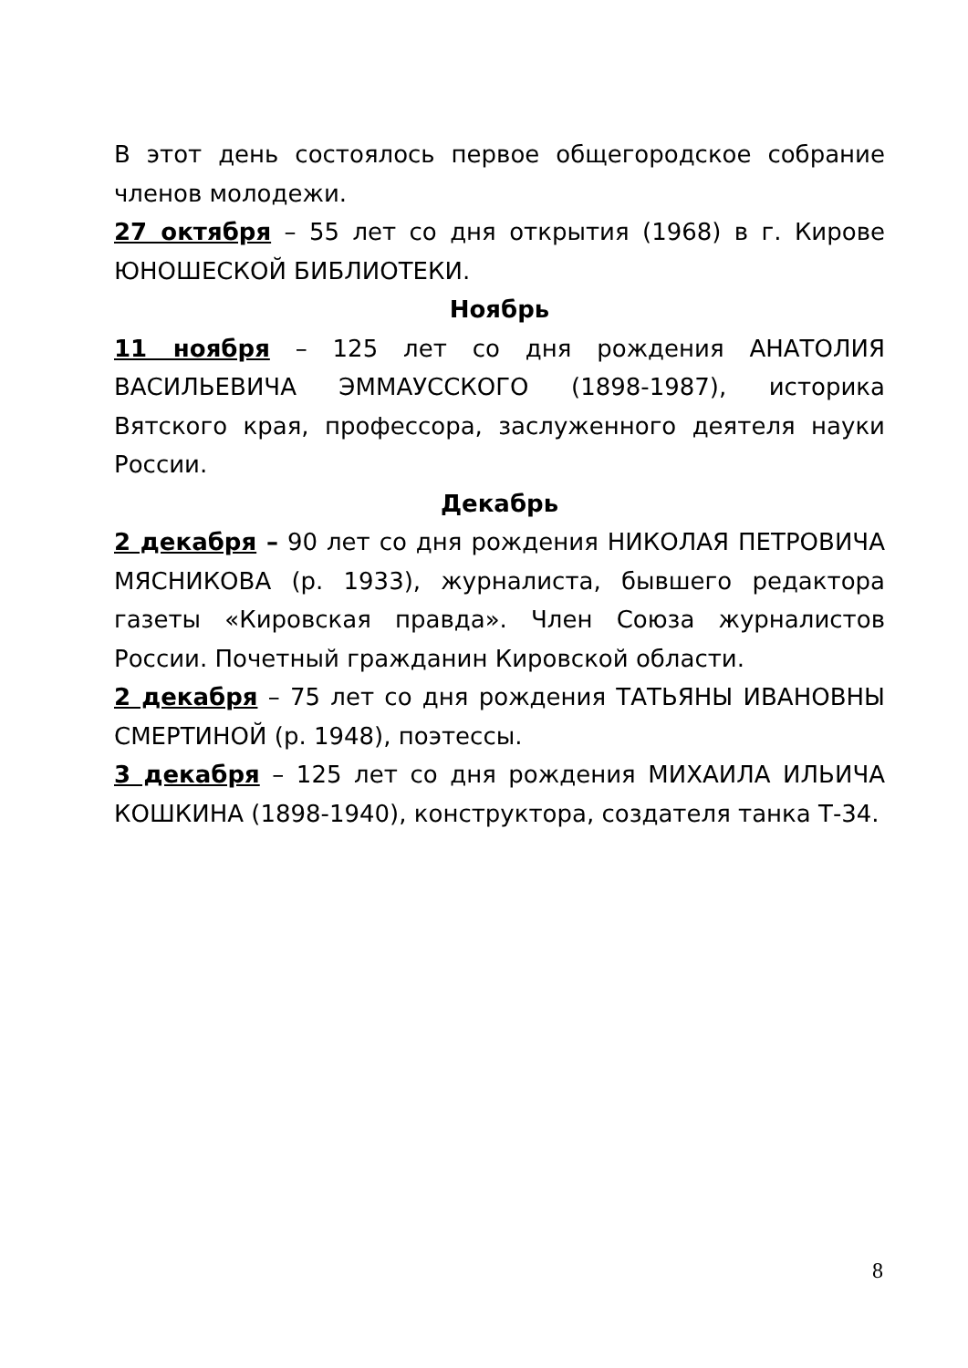В этот день состоялось первое общегородское собрание членов молодежи.
27 октября – 55 лет со дня открытия (1968) в г. Кирове ЮНОШЕСКОЙ БИБЛИОТЕКИ.
Ноябрь
11 ноября – 125 лет со дня рождения АНАТОЛИЯ ВАСИЛЬЕВИЧА ЭММАУССКОГО (1898-1987), историка Вятского края, профессора, заслуженного деятеля науки России.
Декабрь
2 декабря – 90 лет со дня рождения НИКОЛАЯ ПЕТРОВИЧА МЯСНИКОВА (р. 1933), журналиста, бывшего редактора газеты «Кировская правда». Член Союза журналистов России. Почетный гражданин Кировской области.
2 декабря – 75 лет со дня рождения ТАТЬЯНЫ ИВАНОВНЫ СМЕРТИНОЙ (р. 1948), поэтессы.
3 декабря – 125 лет со дня рождения МИХАИЛА ИЛЬИЧА КОШКИНА (1898-1940), конструктора, создателя танка Т-34.
8